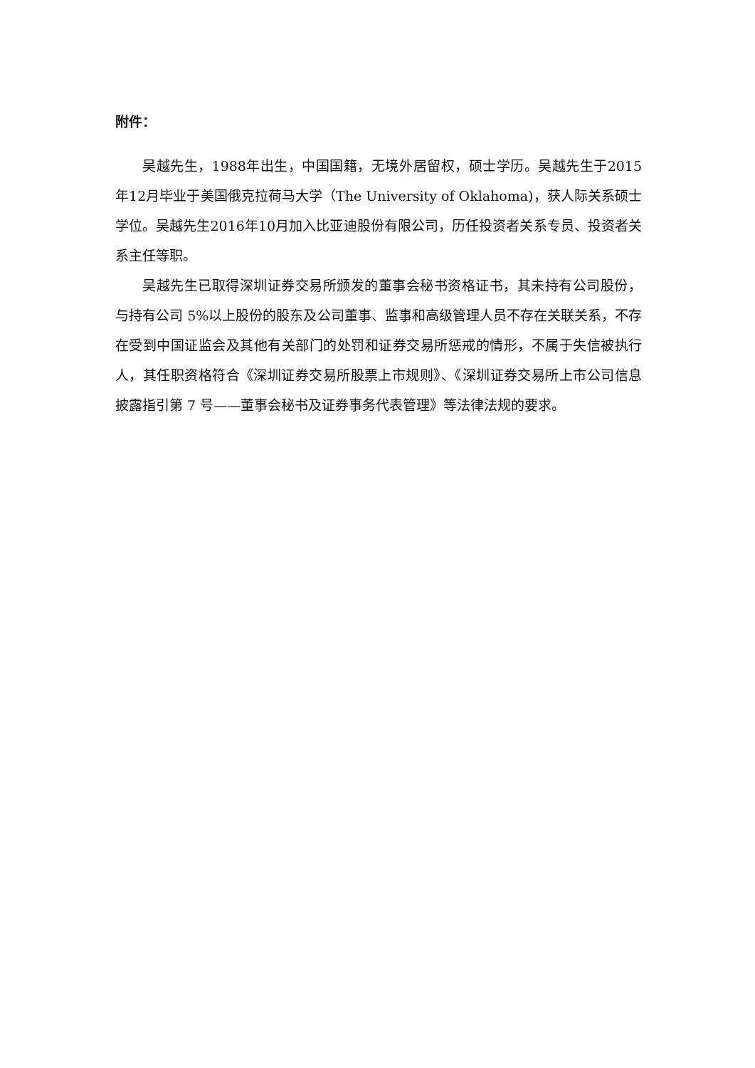附件：
吴越先生，1988年出生，中国国籍，无境外居留权，硕士学历。吴越先生于2015年12月毕业于美国俄克拉荷马大学（The University of Oklahoma)，获人际关系硕士学位。吴越先生2016年10月加入比亚迪股份有限公司，历任投资者关系专员、投资者关系主任等职。
吴越先生已取得深圳证券交易所颁发的董事会秘书资格证书，其未持有公司股份，与持有公司 5%以上股份的股东及公司董事、监事和高级管理人员不存在关联关系，不存在受到中国证监会及其他有关部门的处罚和证券交易所惩戒的情形，不属于失信被执行人，其任职资格符合《深圳证券交易所股票上市规则》、《深圳证券交易所上市公司信息披露指引第 7 号——董事会秘书及证券事务代表管理》等法律法规的要求。